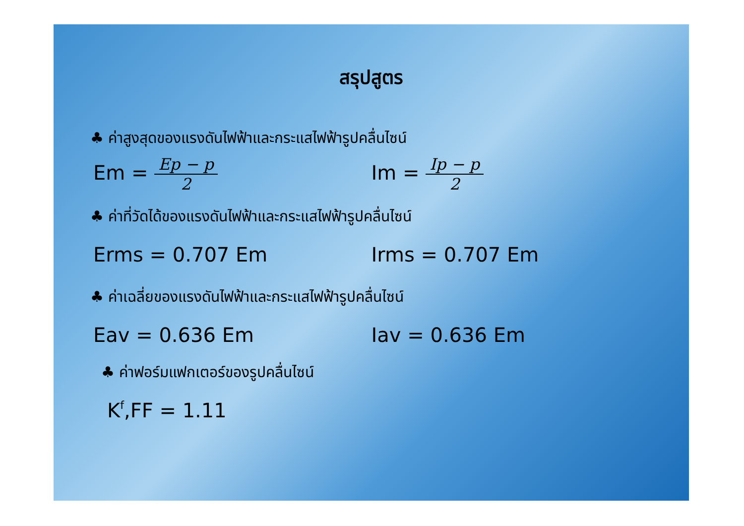สรุปสูตร
♣ ค่าสูงสุดของแรงดันไฟฟ้าและกระแสไฟฟ้ารูปคลื่นไซน์
Em = Ep − p 2
Im = Ip − p 2
♣ ค่าที่วัดได้ของแรงดันไฟฟ้าและกระแสไฟฟ้ารูปคลื่นไซน์
Erms = 0.707 Em Irms = 0.707 Em
♣ ค่าเฉลี่ยของแรงดันไฟฟ้าและกระแสไฟฟ้ารูปคลื่นไซน์
Eav = 0.636 Em Iav = 0.636 Em
♣ ค่าฟอร์มแฟกเตอร์ของรูปคลื่นไซน์
K<sub>f</sub> ,FF = 1.11